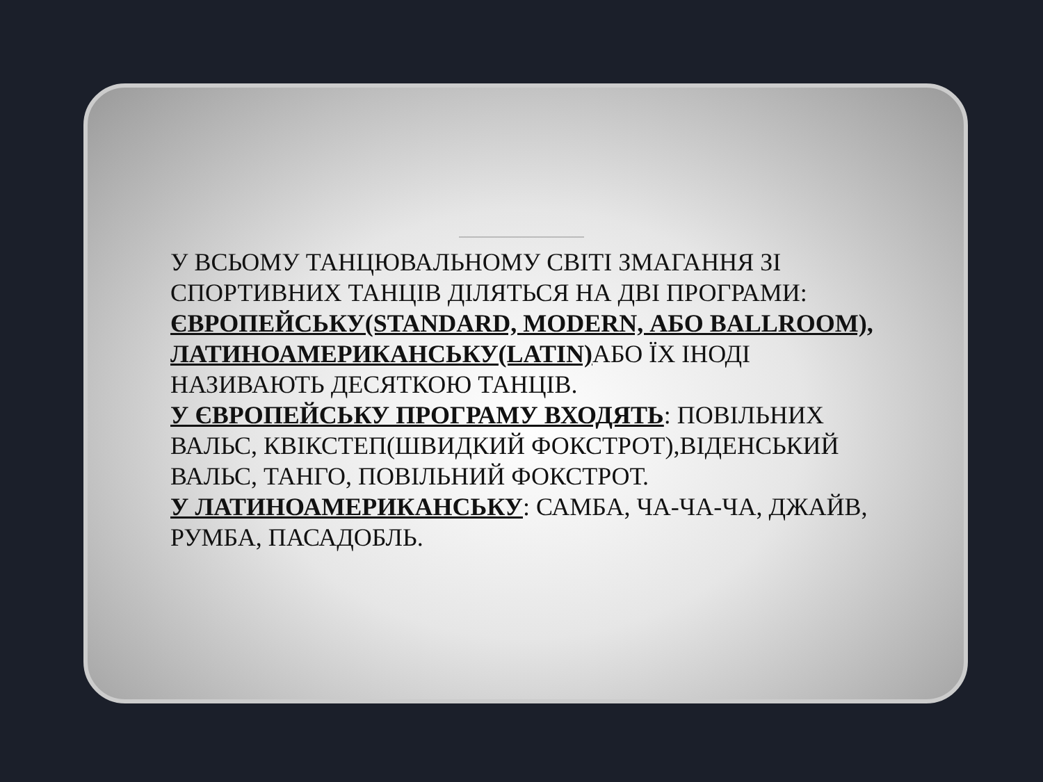У ВСЬОМУ ТАНЦЮВАЛЬНОМУ СВІТІ ЗМАГАННЯ ЗІ СПОРТИВНИХ ТАНЦІВ ДІЛЯТЬСЯ НА ДВІ ПРОГРАМИ: ЄВРОПЕЙСЬКУ(STANDARD, MODERN, АБО BALLROOM), ЛАТИНОАМЕРИКАНСЬКУ(LATIN) АБО ЇХ ІНОДІ НАЗИВАЮТЬ ДЕСЯТКОЮ ТАНЦІВ.
У ЄВРОПЕЙСЬКУ ПРОГРАМУ ВХОДЯТЬ: ПОВІЛЬНИХ ВАЛЬС, КВІКСТЕП(ШВИДКИЙ ФОКСТРОТ),ВІДЕНСЬКИЙ ВАЛЬС, ТАНГО, ПОВІЛЬНИЙ ФОКСТРОТ.
У ЛАТИНОАМЕРИКАНСЬКУ: САМБА, ЧА-ЧА-ЧА, ДЖАЙВ, РУМБА, ПАСАДОБЛЬ.